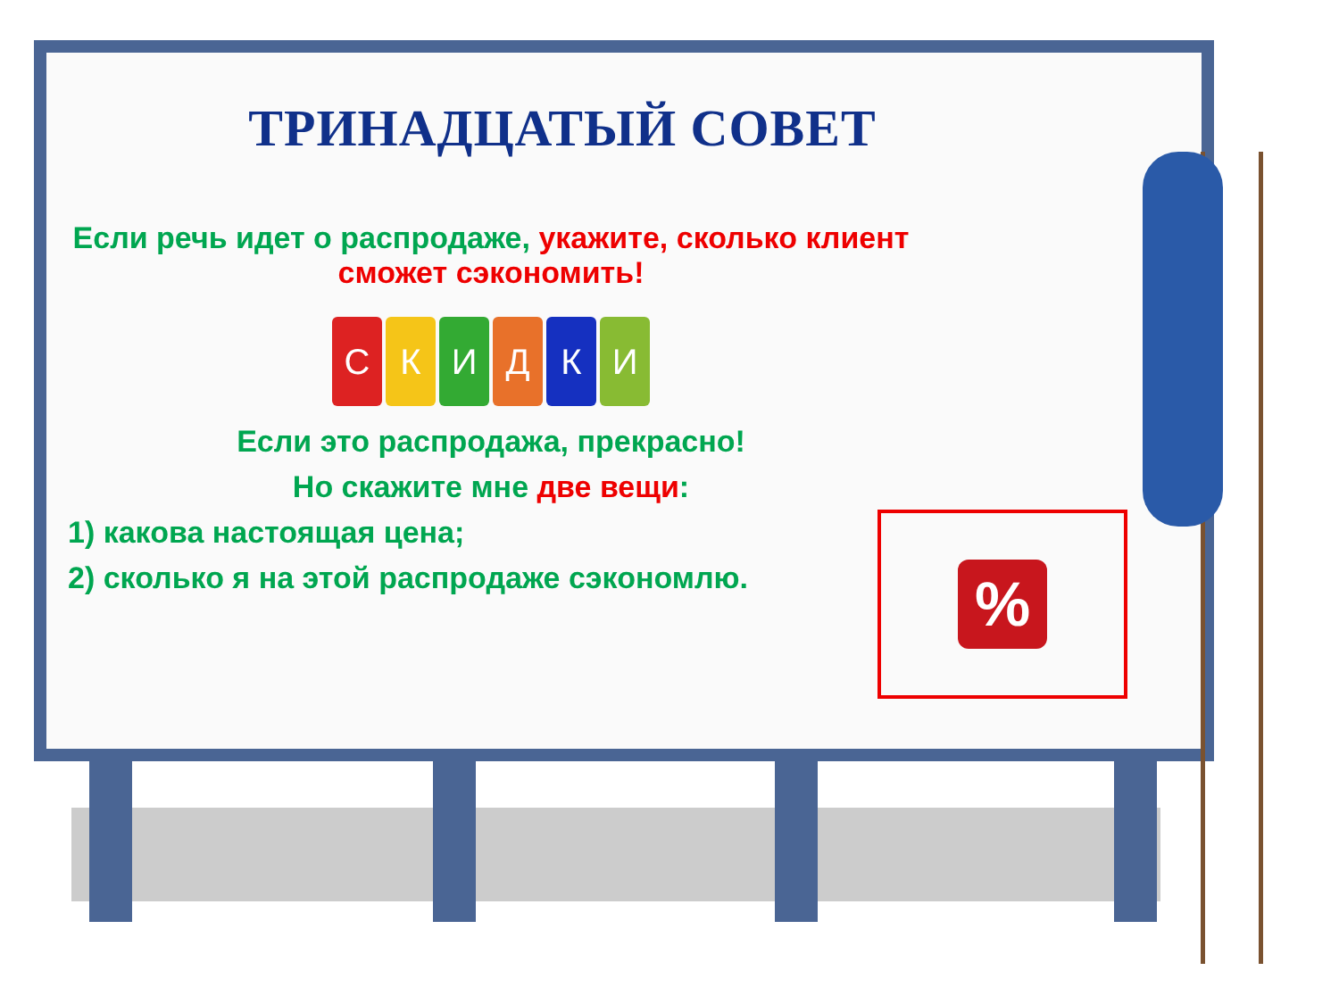ТРИНАДЦАТЫЙ СОВЕТ
Если речь идет о распродаже, укажите, сколько клиент сможет сэкономить!
СКИДКИ
Если это распродажа, прекрасно!
Но скажите мне две вещи:
1) какова настоящая цена;
2) сколько я на этой распродаже сэкономлю.
%